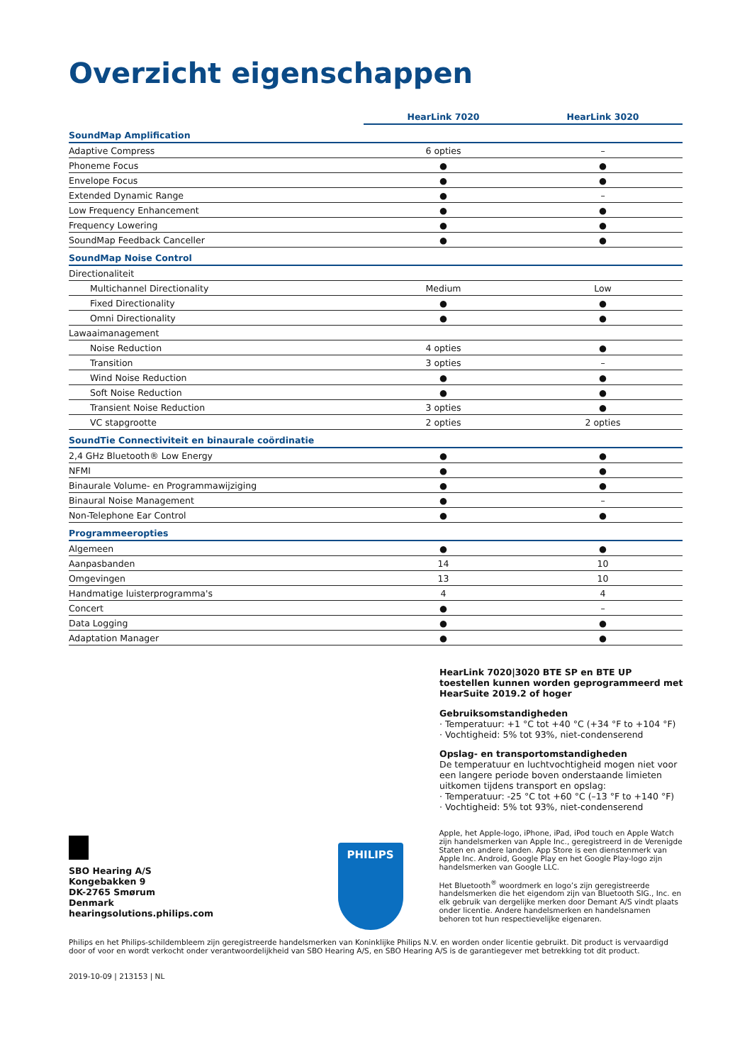Overzicht eigenschappen
| | HearLink 7020 | HearLink 3020 |
| --- | --- | --- |
| SoundMap Amplification | | |
| Adaptive Compress | 6 opties | – |
| Phoneme Focus | ● | ● |
| Envelope Focus | ● | ● |
| Extended Dynamic Range | ● | – |
| Low Frequency Enhancement | ● | ● |
| Frequency Lowering | ● | ● |
| SoundMap Feedback Canceller | ● | ● |
| SoundMap Noise Control | | |
| Directionaliteit | | |
| Multichannel Directionality | Medium | Low |
| Fixed Directionality | ● | ● |
| Omni Directionality | ● | ● |
| Lawaaimanagement | | |
| Noise Reduction | 4 opties | ● |
| Transition | 3 opties | – |
| Wind Noise Reduction | ● | ● |
| Soft Noise Reduction | ● | ● |
| Transient Noise Reduction | 3 opties | ● |
| VC stapgrootte | 2 opties | 2 opties |
| SoundTie Connectiviteit en binaurale coördinatie | | |
| 2,4 GHz Bluetooth® Low Energy | ● | ● |
| NFMI | ● | ● |
| Binaurale Volume- en Programmawijziging | ● | ● |
| Binaural Noise Management | ● | – |
| Non-Telephone Ear Control | ● | ● |
| Programmeeropties | | |
| Algemeen | ● | ● |
| Aanpasbanden | 14 | 10 |
| Omgevingen | 13 | 10 |
| Handmatige luisterprogramma's | 4 | 4 |
| Concert | ● | – |
| Data Logging | ● | ● |
| Adaptation Manager | ● | ● |
HearLink 7020|3020 BTE SP en BTE UP toestellen kunnen worden geprogrammeerd met HearSuite 2019.2 of hoger
Gebruiksomstandigheden
· Temperatuur: +1 °C tot +40 °C (+34 °F to +104 °F)
· Vochtigheid: 5% tot 93%, niet-condenserend
Opslag- en transportomstandigheden
De temperatuur en luchtvochtigheid mogen niet voor een langere periode boven onderstaande limieten uitkomen tijdens transport en opslag:
· Temperatuur: -25 °C tot +60 °C (–13 °F to +140 °F)
· Vochtigheid: 5% tot 93%, niet-condenserend
SBO Hearing A/S
Kongebakken 9
DK-2765 Smørum
Denmark
hearingsolutions.philips.com
PHILIPS
Apple, het Apple-logo, iPhone, iPad, iPod touch en Apple Watch zijn handelsmerken van Apple Inc., geregistreerd in de Verenigde Staten en andere landen. App Store is een dienstenmerk van Apple Inc. Android, Google Play en het Google Play-logo zijn handelsmerken van Google LLC.
Het Bluetooth<sup>®</sup> woordmerk en logo’s zijn geregistreerde handelsmerken die het eigendom zijn van Bluetooth SIG., Inc. en elk gebruik van dergelijke merken door Demant A/S vindt plaats onder licentie. Andere handelsmerken en handelsnamen behoren tot hun respectievelijke eigenaren.
Philips en het Philips-schildembleem zijn geregistreerde handelsmerken van Koninklijke Philips N.V. en worden onder licentie gebruikt. Dit product is vervaardigd door of voor en wordt verkocht onder verantwoordelijkheid van SBO Hearing A/S, en SBO Hearing A/S is de garantiegever met betrekking tot dit product.
2019-10-09 | 213153 | NL